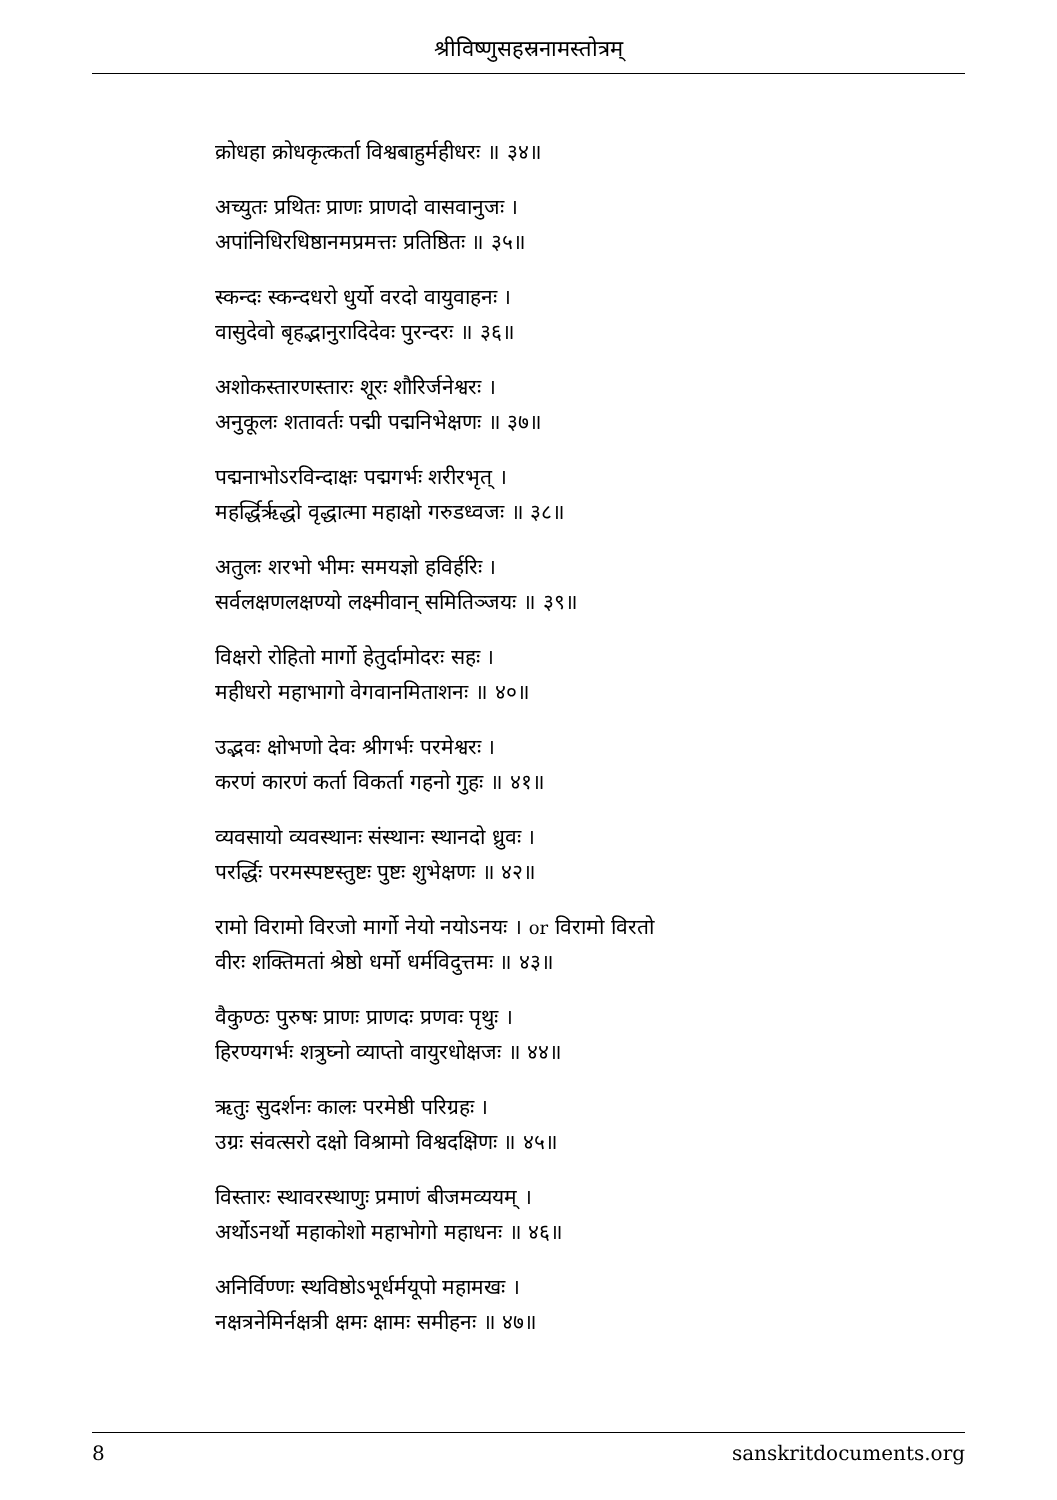श्रीविष्णुसहस्रनामस्तोत्रम्
क्रोधहा क्रोधकृत्कर्ता विश्वबाहुर्महीधरः ॥ ३४॥
अच्युतः प्रथितः प्राणः प्राणदो वासवानुजः ।
अपांनिधिरधिष्ठानमप्रमत्तः प्रतिष्ठितः ॥ ३५॥
स्कन्दः स्कन्दधरो धुर्यो वरदो वायुवाहनः ।
वासुदेवो बृहद्भानुरादिदेवः पुरन्दरः ॥ ३६॥
अशोकस्तारणस्तारः शूरः शौरिर्जनेश्वरः ।
अनुकूलः शतावर्तः पद्मी पद्मनिभेक्षणः ॥ ३७॥
पद्मनाभोऽरविन्दाक्षः पद्मगर्भः शरीरभृत् ।
महर्द्धिरृद्धो वृद्धात्मा महाक्षो गरुडध्वजः ॥ ३८॥
अतुलः शरभो भीमः समयज्ञो हविर्हरिः ।
सर्वलक्षणलक्षण्यो लक्ष्मीवान् समितिञ्जयः ॥ ३९॥
विक्षरो रोहितो मार्गो हेतुर्दामोदरः सहः ।
महीधरो महाभागो वेगवानमिताशनः ॥ ४०॥
उद्भवः क्षोभणो देवः श्रीगर्भः परमेश्वरः ।
करणं कारणं कर्ता विकर्ता गहनो गुहः ॥ ४१॥
व्यवसायो व्यवस्थानः संस्थानः स्थानदो ध्रुवः ।
परर्द्धिः परमस्पष्टस्तुष्टः पुष्टः शुभेक्षणः ॥ ४२॥
रामो विरामो विरजो मार्गो नेयो नयोऽनयः । or विरामो विरतो
वीरः शक्तिमतां श्रेष्ठो धर्मो धर्मविदुत्तमः ॥ ४३॥
वैकुण्ठः पुरुषः प्राणः प्राणदः प्रणवः पृथुः ।
हिरण्यगर्भः शत्रुघ्नो व्याप्तो वायुरधोक्षजः ॥ ४४॥
ऋतुः सुदर्शनः कालः परमेष्ठी परिग्रहः ।
उग्रः संवत्सरो दक्षो विश्रामो विश्वदक्षिणः ॥ ४५॥
विस्तारः स्थावरस्थाणुः प्रमाणं बीजमव्ययम् ।
अर्थोऽनर्थो महाकोशो महाभोगो महाधनः ॥ ४६॥
अनिर्विण्णः स्थविष्ठोऽभूर्धर्मयूपो महामखः ।
नक्षत्रनेमिर्नक्षत्री क्षमः क्षामः समीहनः ॥ ४७॥
8 sanskritdocuments.org